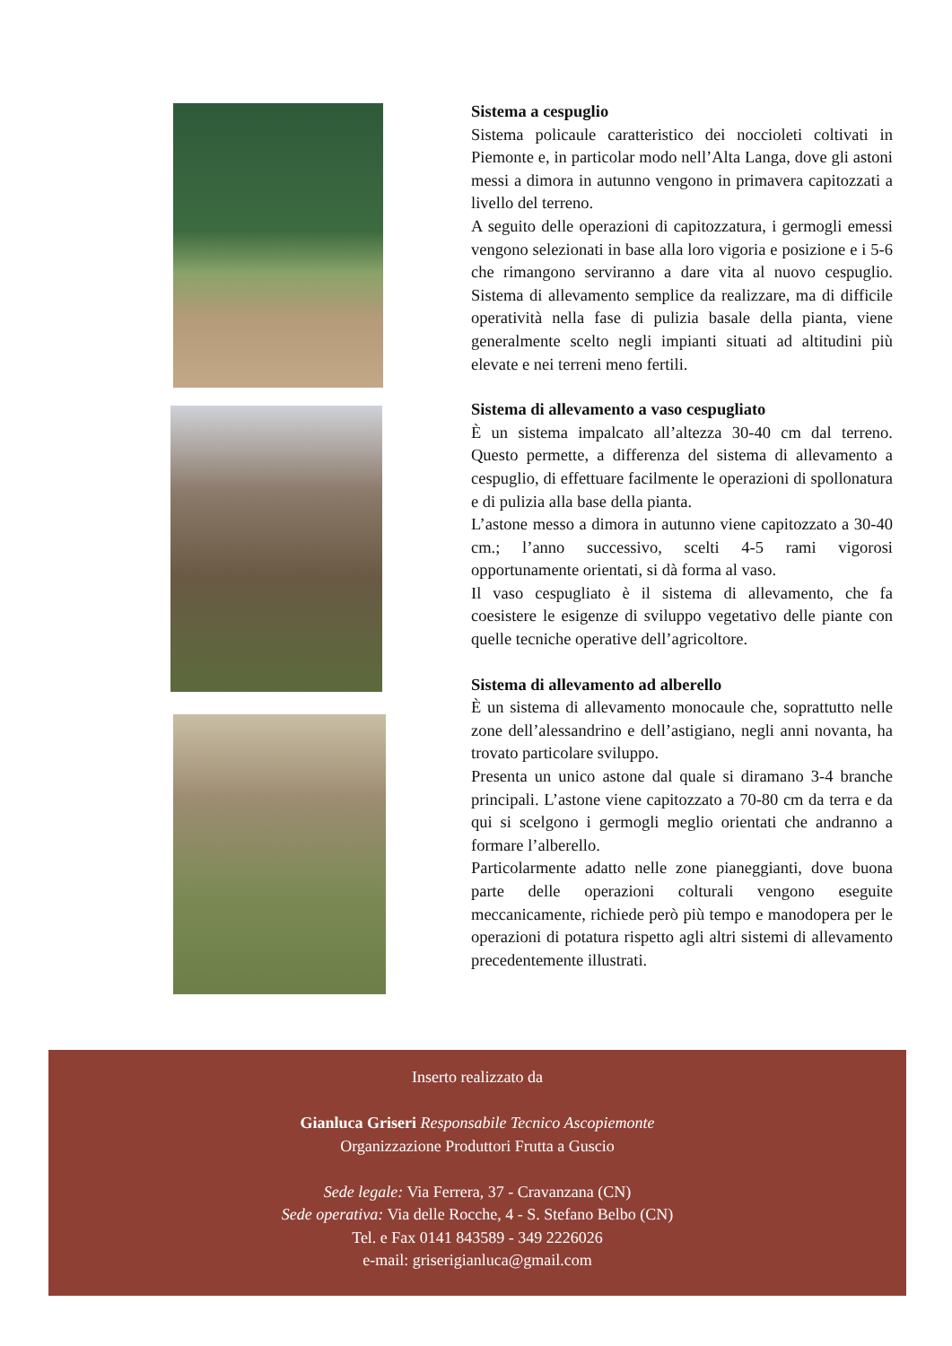Sistema a cespuglio
Sistema policaule caratteristico dei noccioleti coltivati in Piemonte e, in particolar modo nell’Alta Langa, dove gli astoni messi a dimora in autunno vengono in primavera capitozzati a livello del terreno.
A seguito delle operazioni di capitozzatura, i germogli emessi vengono selezionati in base alla loro vigoria e posizione e i 5-6 che rimangono serviranno a dare vita al nuovo cespuglio. Sistema di allevamento semplice da realizzare, ma di difficile operatività nella fase di pulizia basale della pianta, viene generalmente scelto negli impianti situati ad altitudini più elevate e nei terreni meno fertili.
Sistema di allevamento a vaso cespugliato
È un sistema impalcato all’altezza 30-40 cm dal terreno. Questo permette, a differenza del sistema di allevamento a cespuglio, di effettuare facilmente le operazioni di spollonatura e di pulizia alla base della pianta.
L’astone messo a dimora in autunno viene capitozzato a 30-40 cm.; l’anno successivo, scelti 4-5 rami vigorosi opportunamente orientati, si dà forma al vaso.
Il vaso cespugliato è il sistema di allevamento, che fa coesistere le esigenze di sviluppo vegetativo delle piante con quelle tecniche operative dell’agricoltore.
Sistema di allevamento ad alberello
È un sistema di allevamento monocaule che, soprattutto nelle zone dell’alessandrino e dell’astigiano, negli anni novanta, ha trovato particolare sviluppo.
Presenta un unico astone dal quale si diramano 3-4 branche principali. L’astone viene capitozzato a 70-80 cm da terra e da qui si scelgono i germogli meglio orientati che andranno a formare l’alberello.
Particolarmente adatto nelle zone pianeggianti, dove buona parte delle operazioni colturali vengono eseguite meccanicamente, richiede però più tempo e manodopera per le operazioni di potatura rispetto agli altri sistemi di allevamento precedentemente illustrati.
Inserto realizzato da
Gianluca Griseri Responsabile Tecnico Ascopiemonte
Organizzazione Produttori Frutta a Guscio
Sede legale: Via Ferrera, 37 - Cravanzana (CN)
Sede operativa: Via delle Rocche, 4 - S. Stefano Belbo (CN)
Tel. e Fax 0141 843589 - 349 2226026
e-mail: griserigianluca@gmail.com